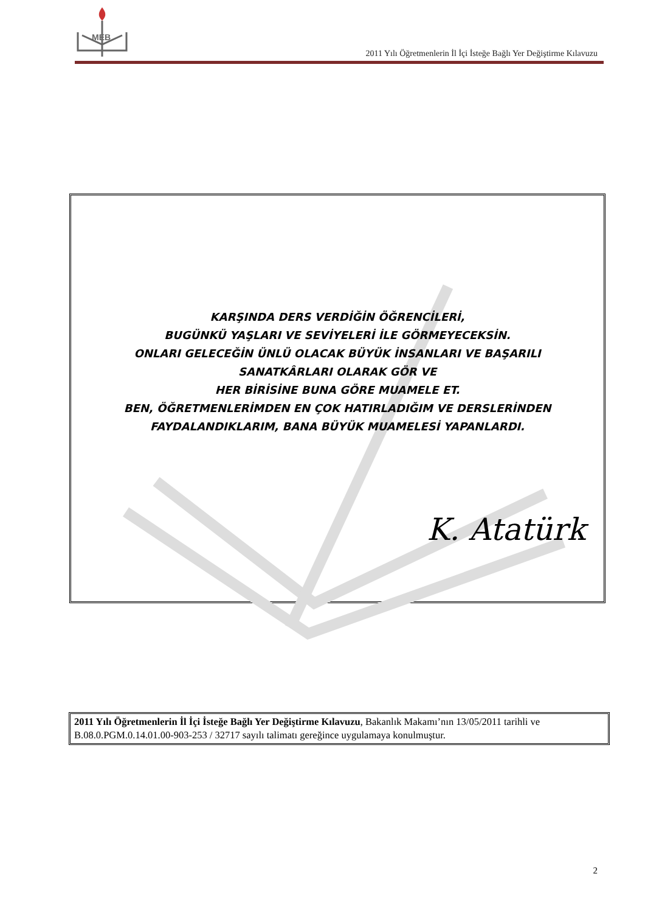MEB
2011 Yılı Öğretmenlerin İl İçi İsteğe Bağlı Yer Değiştirme Kılavuzu
KARŞINDA DERS VERDİĞİN ÖĞRENCİLERİ,
BUGÜNKÜ YAŞLARI VE SEVİYELERİ İLE GÖRMEYECEKSİN.
ONLARI GELECEĞİN ÜNLÜ OLACAK BÜYÜK İNSANLARI VE BAŞARILI
SANATKÂRLARI OLARAK GÖR VE
HER BİRİSİNE BUNA GÖRE MUAMELE ET.
BEN, ÖĞRETMENLERİMDEN EN ÇOK HATIRLADIĞIM VE DERSLERİNDEN
FAYDALANDIKLARIM, BANA BÜYÜK MUAMELESİ YAPANLARDI.
K. Atatürk
2011 Yılı Öğretmenlerin İl İçi İsteğe Bağlı Yer Değiştirme Kılavuzu, Bakanlık Makamı’nın 13/05/2011 tarihli ve B.08.0.PGM.0.14.01.00-903-253 / 32717 sayılı talimatı gereğince uygulamaya konulmuştur.
2